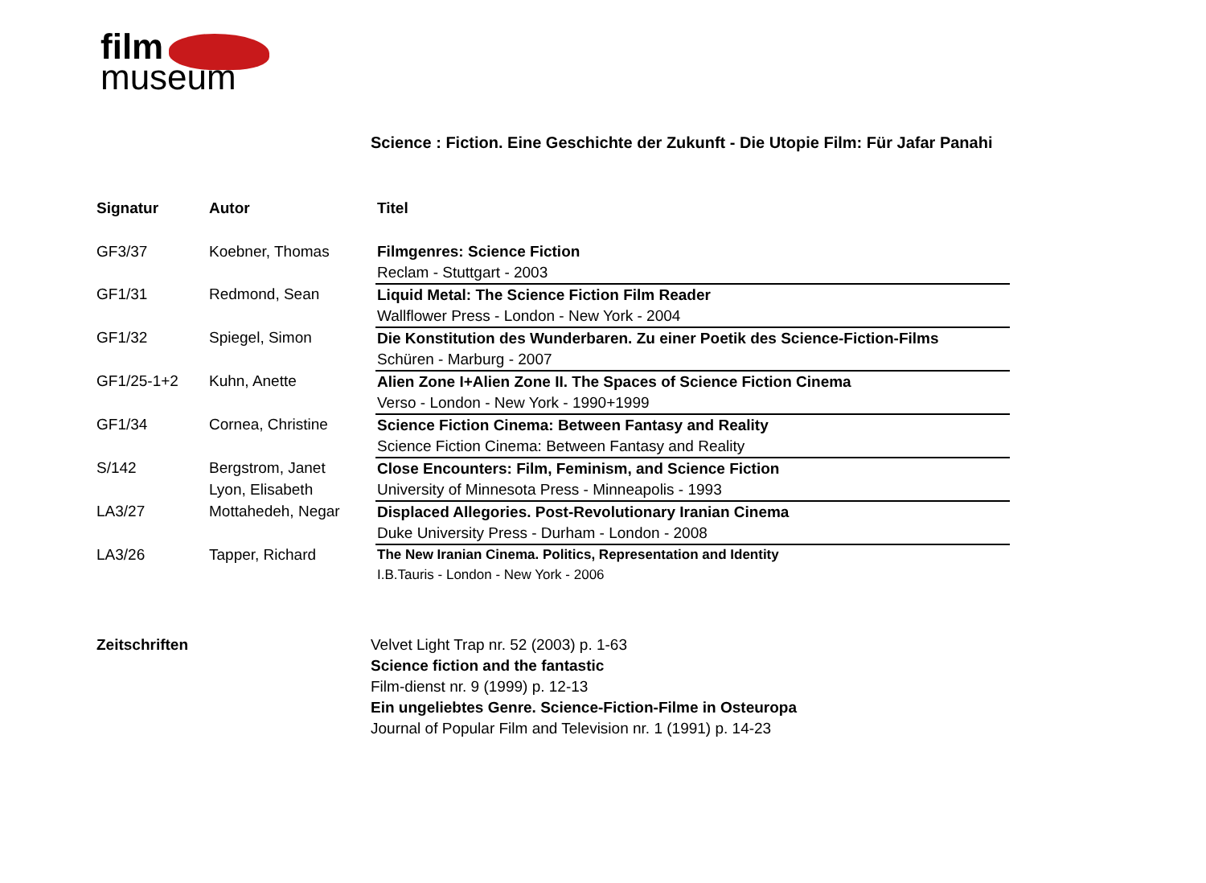film
museum
Science : Fiction. Eine Geschichte der Zukunft - Die Utopie Film: Für Jafar Panahi
| Signatur | Autor | Titel |
| --- | --- | --- |
| GF3/37 | Koebner, Thomas | Filmgenres: Science Fiction |
| | | Reclam - Stuttgart - 2003 |
| GF1/31 | Redmond, Sean | Liquid Metal: The Science Fiction Film Reader |
| | | Wallflower Press - London - New York - 2004 |
| GF1/32 | Spiegel, Simon | Die Konstitution des Wunderbaren. Zu einer Poetik des Science-Fiction-Films |
| | | Schüren - Marburg - 2007 |
| GF1/25-1+2 | Kuhn, Anette | Alien Zone I+Alien Zone II. The Spaces of Science Fiction Cinema |
| | | Verso - London - New York - 1990+1999 |
| GF1/34 | Cornea, Christine | Science Fiction Cinema: Between Fantasy and Reality |
| | | Science Fiction Cinema: Between Fantasy and Reality |
| S/142 | Bergstrom, Janet | Close Encounters: Film, Feminism, and Science Fiction |
| | Lyon, Elisabeth | University of Minnesota Press - Minneapolis - 1993 |
| LA3/27 | Mottahedeh, Negar | Displaced Allegories. Post-Revolutionary Iranian Cinema |
| | | Duke University Press - Durham - London - 2008 |
| LA3/26 | Tapper, Richard | The New Iranian Cinema. Politics, Representation and Identity |
| | | I.B.Tauris - London - New York - 2006 |
Zeitschriften Velvet Light Trap nr. 52 (2003) p. 1-63
Science fiction and the fantastic
Film-dienst nr. 9 (1999) p. 12-13
Ein ungeliebtes Genre. Science-Fiction-Filme in Osteuropa
Journal of Popular Film and Television nr. 1 (1991) p. 14-23